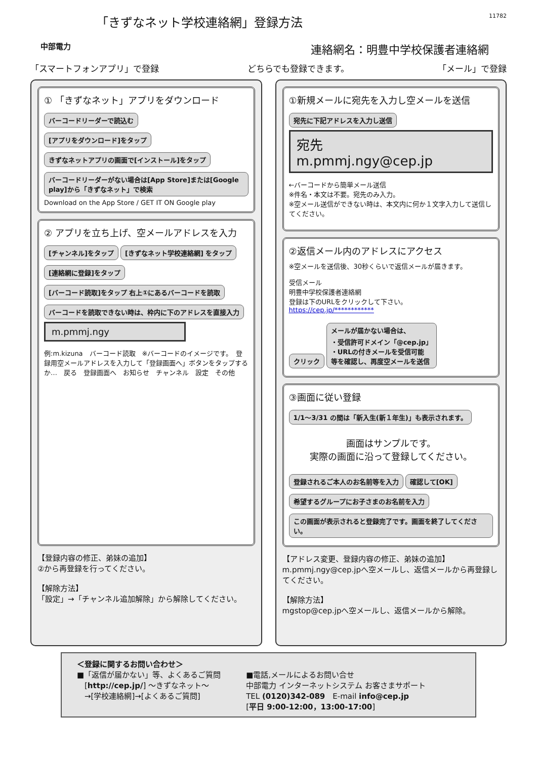中部電力
「きずなネット学校連絡網」登録方法
連絡網名：明豊中学校保護者連絡網
11782
「スマートフォンアプリ」で登録 どちらでも登録できます。 「メール」で登録
① 「きずなネット」アプリをダウンロード
バーコードリーダーで読込む
[アプリをダウンロード]をタップ
きずなネットアプリの画面で[インストール]をタップ
バーコードリーダーがない場合は[App Store]または[Google play]から「きずなネット」で検索
Download on the App Store / GET IT ON Google play
② アプリを立ち上げ、空メールアドレスを入力
[チャンネル]をタップ [きずなネット学校連絡網] をタップ [連絡網に登録]をタップ
[バーコード読取]をタップ 右上①にあるバーコードを読取
バーコードを読取できない時は、枠内に下のアドレスを直接入力
m.pmmj.ngy
例:m.kizuna　バーコード読取　※バーコードのイメージです。　登録用空メールアドレスを入力して「登録画面へ」ボタンをタップするか…　戻る　登録画面へ　お知らせ　チャンネル　設定　その他
【登録内容の修正、弟妹の追加】
②から再登録を行ってください。
【解除方法】
「設定」→「チャンネル追加解除」から解除してください。
①新規メールに宛先を入力し空メールを送信
宛先に下記アドレスを入力し送信
宛先
m.pmmj.ngy@cep.jp
←バーコードから簡単メール送信
※件名・本文は不要。宛先のみ入力。
※空メール送信ができない時は、本文内に何か１文字入力して送信してください。
②返信メール内のアドレスにアクセス
※空メールを送信後、30秒くらいで返信メールが届きます。
受信メール
明豊中学校保護者連絡網
登録は下のURLをクリックして下さい。
https://cep.jp/************
クリック
メールが届かない場合は、
・受信許可ドメイン「@cep.jp」
・URLの付きメールを受信可能
等を確認し、再度空メールを送信
③画面に従い登録
1/1～3/31 の間は「新入生(新１年生)」も表示されます。
画面はサンプルです。
実際の画面に沿って登録してください。
登録されるご本人のお名前等を入力 確認して[OK]
希望するグループにお子さまのお名前を入力
この画面が表示されると登録完了です。画面を終了してください。
【アドレス変更、登録内容の修正、弟妹の追加】
m.pmmj.ngy@cep.jpへ空メールし、返信メールから再登録してください。
【解除方法】
mgstop@cep.jpへ空メールし、返信メールから解除。
＜登録に関するお問い合わせ＞
■「返信が届かない」等、よくあるご質問
　[http://cep.jp/] ～きずなネット～
　→[学校連絡網]→[よくあるご質問]
■電話,メールによるお問い合せ
中部電力 インターネットシステム お客さまサポート
TEL (0120)342-089　E-mail info@cep.jp
[平日 9:00-12:00，13:00-17:00]